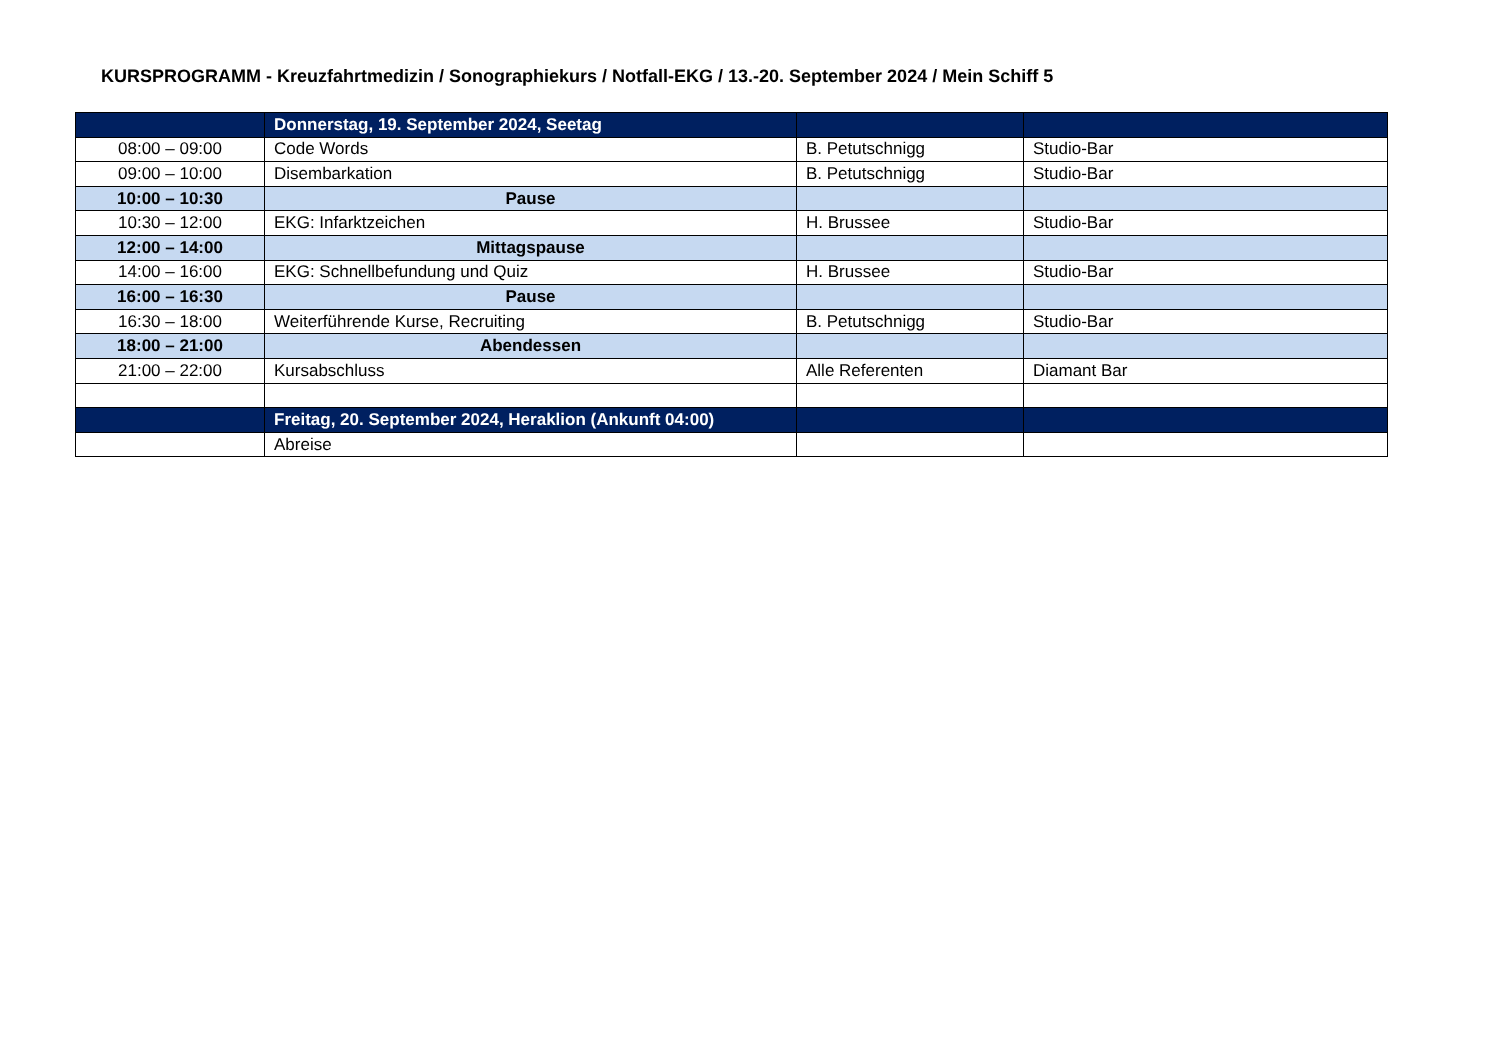KURSPROGRAMM - Kreuzfahrtmedizin / Sonographiekurs / Notfall-EKG / 13.-20. September 2024 / Mein Schiff 5
| | Donnerstag, 19. September 2024, Seetag | | |
| 08:00 – 09:00 | Code Words | B. Petutschnigg | Studio-Bar |
| 09:00 – 10:00 | Disembarkation | B. Petutschnigg | Studio-Bar |
| 10:00 – 10:30 | Pause | | |
| 10:30 – 12:00 | EKG: Infarktzeichen | H. Brussee | Studio-Bar |
| 12:00 – 14:00 | Mittagspause | | |
| 14:00 – 16:00 | EKG: Schnellbefundung und Quiz | H. Brussee | Studio-Bar |
| 16:00 – 16:30 | Pause | | |
| 16:30 – 18:00 | Weiterführende Kurse, Recruiting | B. Petutschnigg | Studio-Bar |
| 18:00 – 21:00 | Abendessen | | |
| 21:00 – 22:00 | Kursabschluss | Alle Referenten | Diamant Bar |
| | Freitag, 20. September 2024, Heraklion (Ankunft 04:00) | | |
| | Abreise | | |